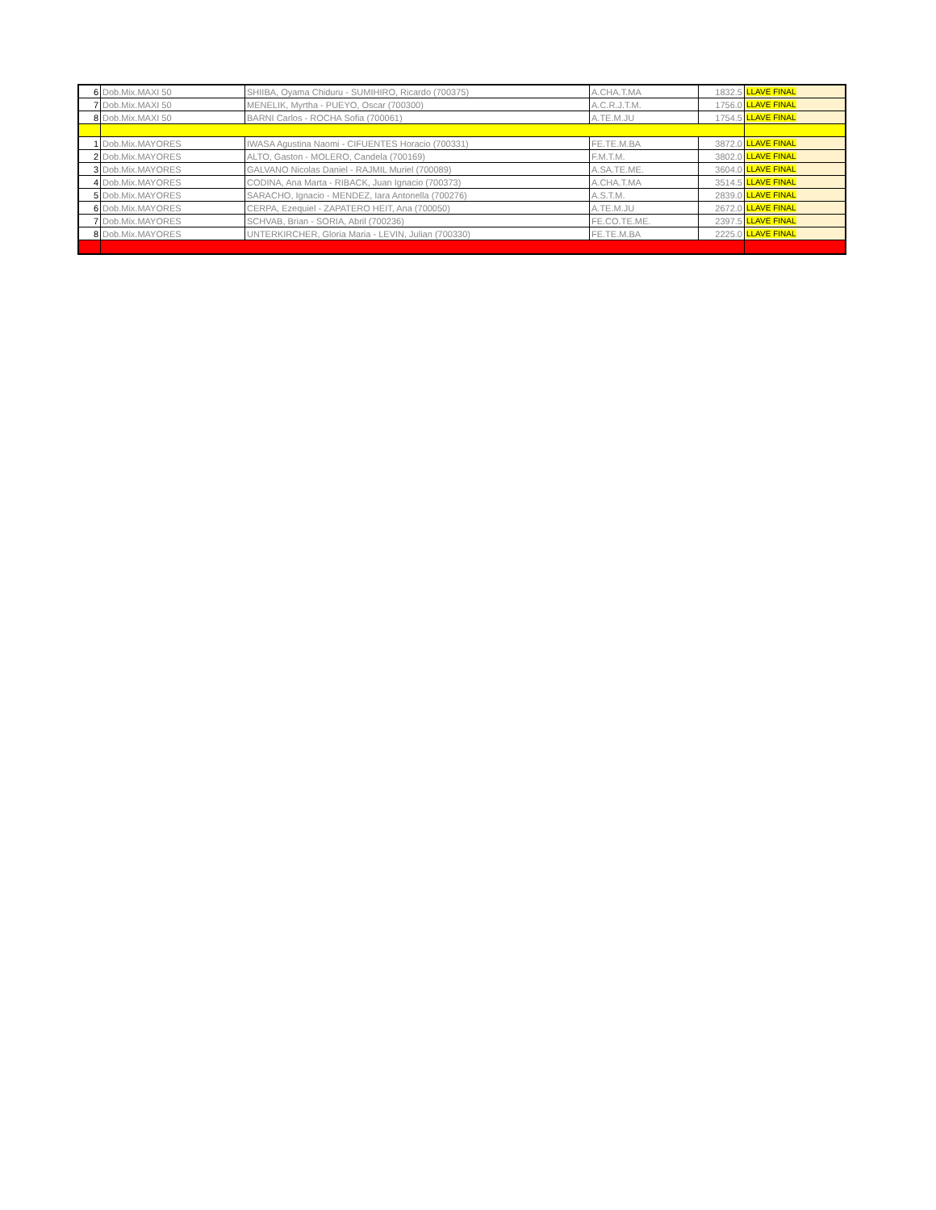| 6 | Dob.Mix.MAXI 50 | SHIIBA, Oyama Chiduru - SUMIHIRO, Ricardo (700375) | A.CHA.T.MA | 1832.5 | LLAVE FINAL |
| 7 | Dob.Mix.MAXI 50 | MENELIK, Myrtha - PUEYO, Oscar (700300) | A.C.R.J.T.M. | 1756.0 | LLAVE FINAL |
| 8 | Dob.Mix.MAXI 50 | BARNI Carlos - ROCHA Sofia (700061) | A.TE.M.JU | 1754.5 | LLAVE FINAL |
| 1 | Dob.Mix.MAYORES | IWASA Agustina Naomi - CIFUENTES Horacio (700331) | FE.TE.M.BA | 3872.0 | LLAVE FINAL |
| 2 | Dob.Mix.MAYORES | ALTO, Gaston - MOLERO, Candela (700169) | F.M.T.M. | 3802.0 | LLAVE FINAL |
| 3 | Dob.Mix.MAYORES | GALVANO Nicolas Daniel - RAJMIL Muriel (700089) | A.SA.TE.ME. | 3604.0 | LLAVE FINAL |
| 4 | Dob.Mix.MAYORES | CODINA, Ana Marta - RIBACK, Juan Ignacio (700373) | A.CHA.T.MA | 3514.5 | LLAVE FINAL |
| 5 | Dob.Mix.MAYORES | SARACHO, Ignacio - MENDEZ, Iara Antonella (700276) | A.S.T.M. | 2839.0 | LLAVE FINAL |
| 6 | Dob.Mix.MAYORES | CERPA, Ezequiel - ZAPATERO HEIT, Ana (700050) | A.TE.M.JU | 2672.0 | LLAVE FINAL |
| 7 | Dob.Mix.MAYORES | SCHVAB, Brian - SORIA, Abril (700236) | FE.CO.TE.ME. | 2397.5 | LLAVE FINAL |
| 8 | Dob.Mix.MAYORES | UNTERKIRCHER, Gloria Maria - LEVIN, Julian (700330) | FE.TE.M.BA | 2225.0 | LLAVE FINAL |